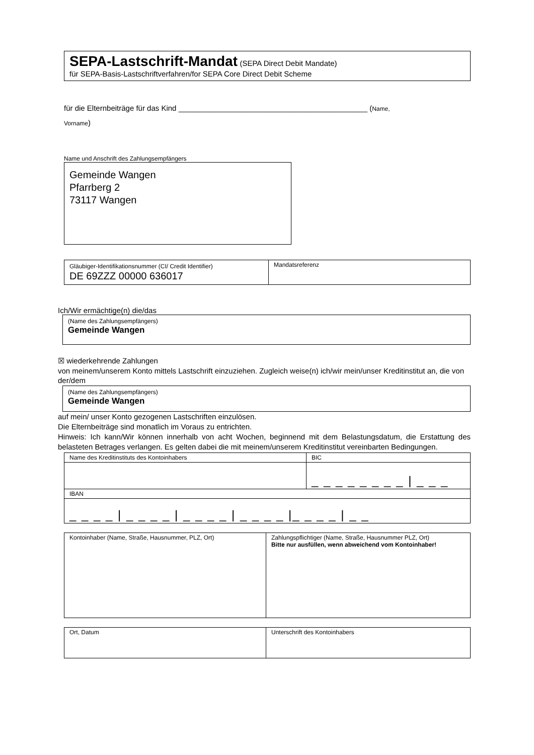SEPA-Lastschrift-Mandat (SEPA Direct Debit Mandate)
für SEPA-Basis-Lastschriftverfahren/for SEPA Core Direct Debit Scheme
für die Elternbeiträge für das Kind _____________________________________________ (Name,
Vorname)
Name und Anschrift des Zahlungsempfängers
Gemeinde Wangen
Pfarrberg 2
73117 Wangen
| Gläubiger-Identifikationsnummer (CI/ Credit Identifier) DE 69ZZZ 00000 636017 | Mandatsreferenz |
Ich/Wir ermächtige(n) die/das
(Name des Zahlungsempfängers)
Gemeinde Wangen
☒ wiederkehrende Zahlungen
von meinem/unserem Konto mittels Lastschrift einzuziehen. Zugleich weise(n) ich/wir mein/unser Kreditinstitut an, die von der/dem
(Name des Zahlungsempfängers)
Gemeinde Wangen
auf mein/ unser Konto gezogenen Lastschriften einzulösen.
Die Elternbeiträge sind monatlich im Voraus zu entrichten.
Hinweis: Ich kann/Wir können innerhalb von acht Wochen, beginnend mit dem Belastungsdatum, die Erstattung des belasteten Betrages verlangen. Es gelten dabei die mit meinem/unserem Kreditinstitut vereinbarten Bedingungen.
| Name des Kreditinstituts des Kontoinhabers | BIC |
| | _ _ _ _ _ _ _ _ / _ _ _ |
| IBAN | |
| _ _ _ _ / _ _ _ _ / _ _ _ _ / _ _ _ _ /_ _ _ _ / _ _ | |
| Kontoinhaber (Name, Straße, Hausnummer, PLZ, Ort) | Zahlungspflichtiger (Name, Straße, Hausnummer PLZ, Ort) Bitte nur ausfüllen, wenn abweichend vom Kontoinhaber! |
| Ort, Datum | Unterschrift des Kontoinhabers |